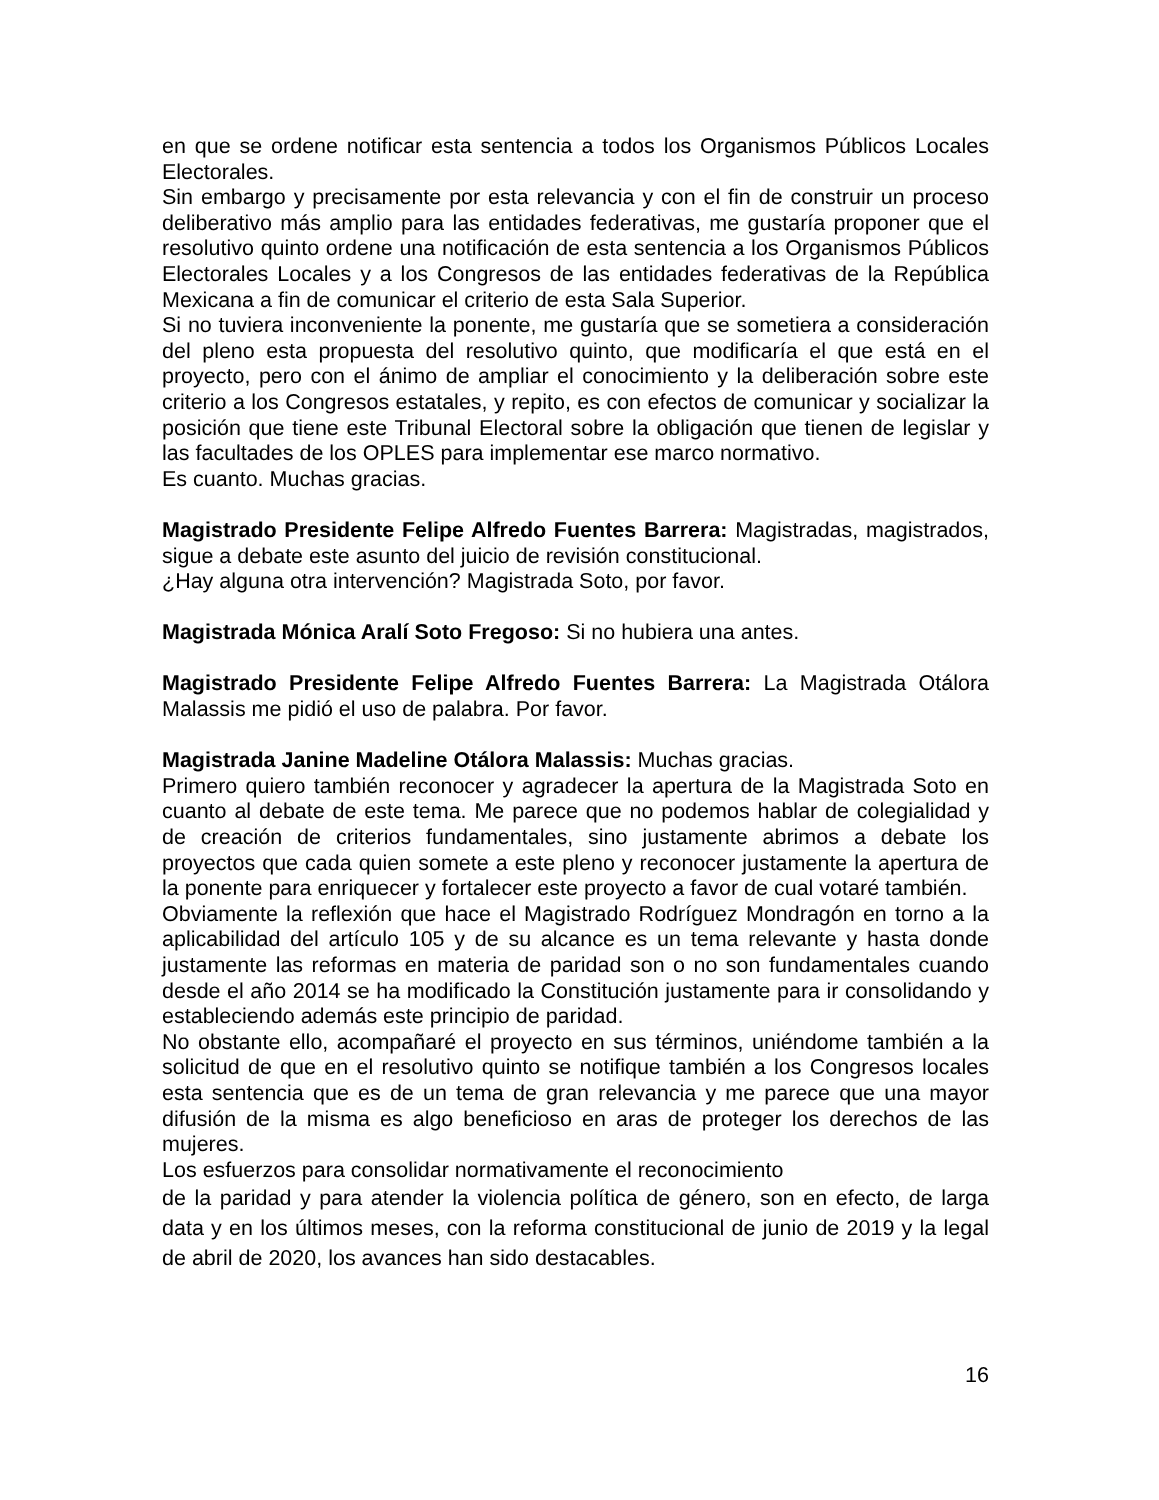en que se ordene notificar esta sentencia a todos los Organismos Públicos Locales Electorales.
Sin embargo y precisamente por esta relevancia y con el fin de construir un proceso deliberativo más amplio para las entidades federativas, me gustaría proponer que el resolutivo quinto ordene una notificación de esta sentencia a los Organismos Públicos Electorales Locales y a los Congresos de las entidades federativas de la República Mexicana a fin de comunicar el criterio de esta Sala Superior.
Si no tuviera inconveniente la ponente, me gustaría que se sometiera a consideración del pleno esta propuesta del resolutivo quinto, que modificaría el que está en el proyecto, pero con el ánimo de ampliar el conocimiento y la deliberación sobre este criterio a los Congresos estatales, y repito, es con efectos de comunicar y socializar la posición que tiene este Tribunal Electoral sobre la obligación que tienen de legislar y las facultades de los OPLES para implementar ese marco normativo.
Es cuanto. Muchas gracias.
Magistrado Presidente Felipe Alfredo Fuentes Barrera: Magistradas, magistrados, sigue a debate este asunto del juicio de revisión constitucional.
¿Hay alguna otra intervención? Magistrada Soto, por favor.
Magistrada Mónica Aralí Soto Fregoso: Si no hubiera una antes.
Magistrado Presidente Felipe Alfredo Fuentes Barrera: La Magistrada Otálora Malassis me pidió el uso de palabra. Por favor.
Magistrada Janine Madeline Otálora Malassis: Muchas gracias.
Primero quiero también reconocer y agradecer la apertura de la Magistrada Soto en cuanto al debate de este tema. Me parece que no podemos hablar de colegialidad y de creación de criterios fundamentales, sino justamente abrimos a debate los proyectos que cada quien somete a este pleno y reconocer justamente la apertura de la ponente para enriquecer y fortalecer este proyecto a favor de cual votaré también.
Obviamente la reflexión que hace el Magistrado Rodríguez Mondragón en torno a la aplicabilidad del artículo 105 y de su alcance es un tema relevante y hasta donde justamente las reformas en materia de paridad son o no son fundamentales cuando desde el año 2014 se ha modificado la Constitución justamente para ir consolidando y estableciendo además este principio de paridad.
No obstante ello, acompañaré el proyecto en sus términos, uniéndome también a la solicitud de que en el resolutivo quinto se notifique también a los Congresos locales esta sentencia que es de un tema de gran relevancia y me parece que una mayor difusión de la misma es algo beneficioso en aras de proteger los derechos de las mujeres.
Los esfuerzos para consolidar normativamente el reconocimiento
de la paridad y para atender la violencia política de género, son en efecto, de larga data y en los últimos meses, con la reforma constitucional de junio de 2019 y la legal de abril de 2020, los avances han sido destacables.
16